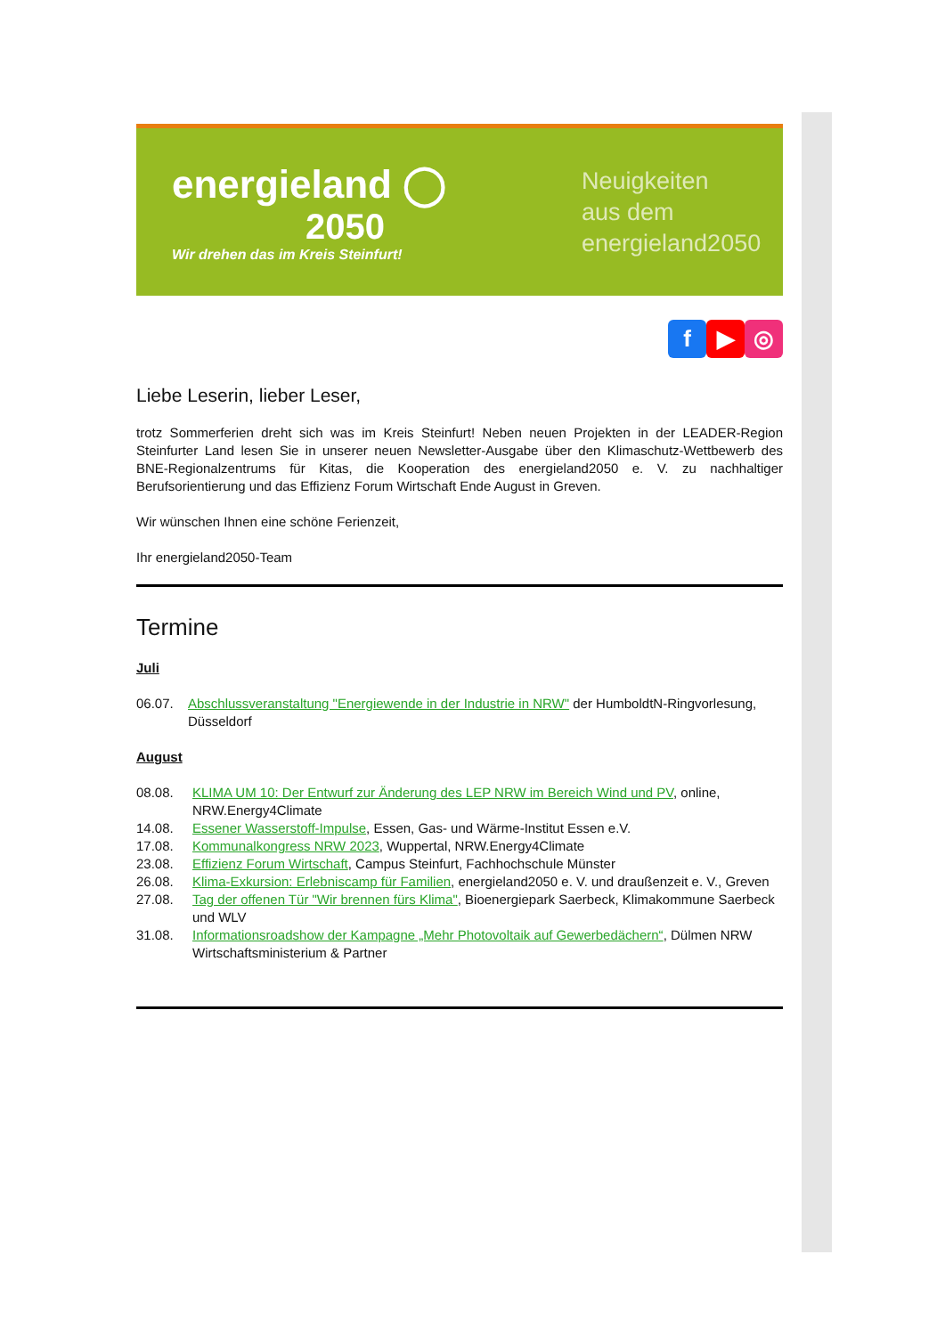energieland ◯
2050
Wir drehen das im Kreis Steinfurt!
Neuigkeiten
aus dem
energieland2050
f ▶ ◎
Liebe Leserin, lieber Leser,
trotz Sommerferien dreht sich was im Kreis Steinfurt! Neben neuen Projekten in der LEADER-Region Steinfurter Land lesen Sie in unserer neuen Newsletter-Ausgabe über den Klimaschutz-Wettbewerb des BNE-Regionalzentrums für Kitas, die Kooperation des energieland2050 e. V. zu nachhaltiger Berufsorientierung und das Effizienz Forum Wirtschaft Ende August in Greven.
Wir wünschen Ihnen eine schöne Ferienzeit,
Ihr energieland2050-Team
Termine
Juli
06.07. Abschlussveranstaltung "Energiewende in der Industrie in NRW" der HumboldtN-Ringvorlesung, Düsseldorf
August
08.08. KLIMA UM 10: Der Entwurf zur Änderung des LEP NRW im Bereich Wind und PV, online, NRW.Energy4Climate
14.08. Essener Wasserstoff-Impulse, Essen, Gas- und Wärme-Institut Essen e.V.
17.08. Kommunalkongress NRW 2023, Wuppertal, NRW.Energy4Climate
23.08. Effizienz Forum Wirtschaft, Campus Steinfurt, Fachhochschule Münster
26.08. Klima-Exkursion: Erlebniscamp für Familien, energieland2050 e. V. und draußenzeit e. V., Greven
27.08. Tag der offenen Tür "Wir brennen fürs Klima", Bioenergiepark Saerbeck, Klimakommune Saerbeck und WLV
31.08. Informationsroadshow der Kampagne „Mehr Photovoltaik auf Gewerbedächern“, Dülmen NRW Wirtschaftsministerium & Partner